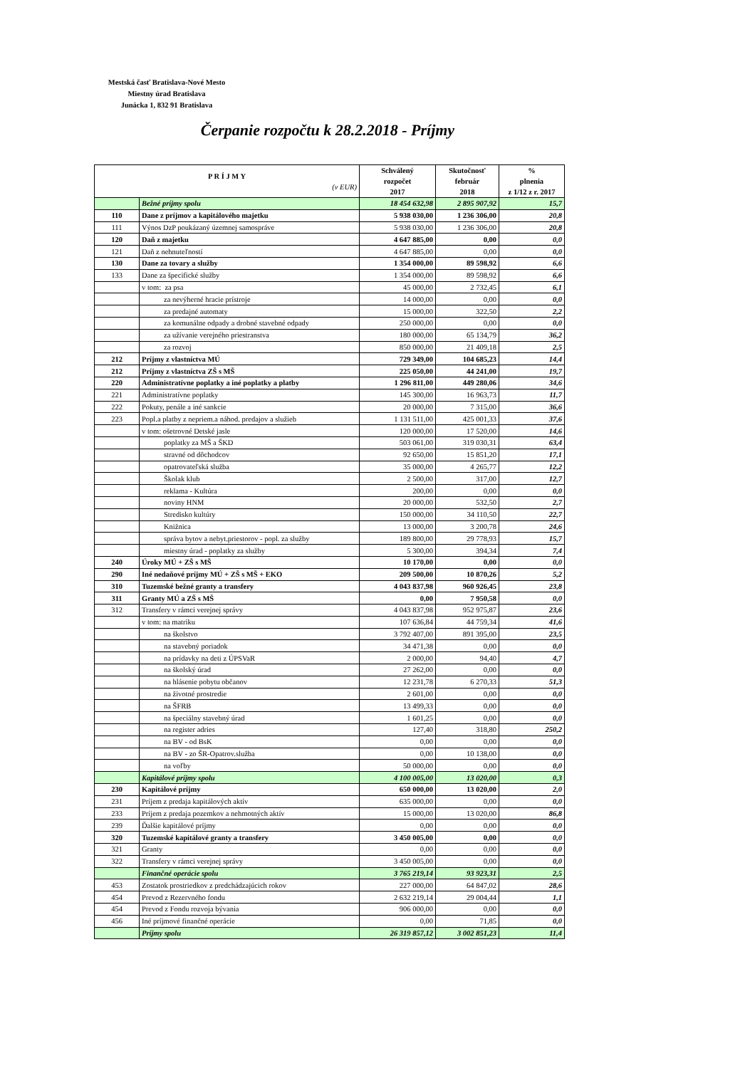Mestská časť Bratislava-Nové Mesto
Miestny úrad Bratislava
Junácka 1, 832 91 Bratislava
Čerpanie rozpočtu k 28.2.2018 - Príjmy
| P R Í J M Y (v EUR) | | Schválený rozpočet 2017 | Skutočnosť február 2018 | % plnenia z 1/12 z r. 2017 |
| --- | --- | --- | --- | --- |
| | Bežné príjmy spolu | 18 454 632,98 | 2 895 907,92 | 15,7 |
| 110 | Dane z príjmov a kapitálového majetku | 5 938 030,00 | 1 236 306,00 | 20,8 |
| 111 | Výnos DzP poukázaný územnej samospráve | 5 938 030,00 | 1 236 306,00 | 20,8 |
| 120 | Daň z majetku | 4 647 885,00 | 0,00 | 0,0 |
| 121 | Daň z nehnuteľností | 4 647 885,00 | 0,00 | 0,0 |
| 130 | Dane za tovary a služby | 1 354 000,00 | 89 598,92 | 6,6 |
| 133 | Dane za špecifické služby | 1 354 000,00 | 89 598,92 | 6,6 |
| | v tom: za psa | 45 000,00 | 2 732,45 | 6,1 |
| | za nevýherné hracie prístroje | 14 000,00 | 0,00 | 0,0 |
| | za predajné automaty | 15 000,00 | 322,50 | 2,2 |
| | za komunálne odpady a drobné stavebné odpady | 250 000,00 | 0,00 | 0,0 |
| | za užívanie verejného priestranstva | 180 000,00 | 65 134,79 | 36,2 |
| | za rozvoj | 850 000,00 | 21 409,18 | 2,5 |
| 212 | Príjmy z vlastníctva MÚ | 729 349,00 | 104 685,23 | 14,4 |
| 212 | Príjmy z vlastníctva ZŠ s MŠ | 225 050,00 | 44 241,00 | 19,7 |
| 220 | Administratívne poplatky a iné poplatky a platby | 1 296 811,00 | 449 280,06 | 34,6 |
| 221 | Administratívne poplatky | 145 300,00 | 16 963,73 | 11,7 |
| 222 | Pokuty, penále a iné sankcie | 20 000,00 | 7 315,00 | 36,6 |
| 223 | Popl.a platby z nepriem.a náhod. predajov a služieb | 1 131 511,00 | 425 001,33 | 37,6 |
| | v tom: ošetrovné Detské jasle | 120 000,00 | 17 520,00 | 14,6 |
| | poplatky za MŠ a ŠKD | 503 061,00 | 319 030,31 | 63,4 |
| | stravné od dôchodcov | 92 650,00 | 15 851,20 | 17,1 |
| | opatrovateľská služba | 35 000,00 | 4 265,77 | 12,2 |
| | Školak klub | 2 500,00 | 317,00 | 12,7 |
| | reklama - Kultúra | 200,00 | 0,00 | 0,0 |
| | noviny HNM | 20 000,00 | 532,50 | 2,7 |
| | Stredisko kultúry | 150 000,00 | 34 110,50 | 22,7 |
| | Knižnica | 13 000,00 | 3 200,78 | 24,6 |
| | správa bytov a nebyt.priestorov - popl. za služby | 189 800,00 | 29 778,93 | 15,7 |
| | miestny úrad - poplatky za služby | 5 300,00 | 394,34 | 7,4 |
| 240 | Úroky MÚ + ZŠ s MŠ | 10 170,00 | 0,00 | 0,0 |
| 290 | Iné nedaňové príjmy MÚ + ZŠ s MŠ + EKO | 209 500,00 | 10 870,26 | 5,2 |
| 310 | Tuzemské bežné granty a transfery | 4 043 837,98 | 960 926,45 | 23,8 |
| 311 | Granty MÚ a ZŠ s MŠ | 0,00 | 7 950,58 | 0,0 |
| 312 | Transfery v rámci verejnej správy | 4 043 837,98 | 952 975,87 | 23,6 |
| | v tom: na matriku | 107 636,84 | 44 759,34 | 41,6 |
| | na školstvo | 3 792 407,00 | 891 395,00 | 23,5 |
| | na stavebný poriadok | 34 471,38 | 0,00 | 0,0 |
| | na prídavky na deti z ÚPSVaR | 2 000,00 | 94,40 | 4,7 |
| | na školský úrad | 27 262,00 | 0,00 | 0,0 |
| | na hlásenie pobytu občanov | 12 231,78 | 6 270,33 | 51,3 |
| | na životné prostredie | 2 601,00 | 0,00 | 0,0 |
| | na ŠFRB | 13 499,33 | 0,00 | 0,0 |
| | na špeciálny stavebný úrad | 1 601,25 | 0,00 | 0,0 |
| | na register adries | 127,40 | 318,80 | 250,2 |
| | na BV - od BsK | 0,00 | 0,00 | 0,0 |
| | na BV - zo ŠR-Opatrov.služba | 0,00 | 10 138,00 | 0,0 |
| | na voľby | 50 000,00 | 0,00 | 0,0 |
| | Kapitálové príjmy spolu | 4 100 005,00 | 13 020,00 | 0,3 |
| 230 | Kapitálové príjmy | 650 000,00 | 13 020,00 | 2,0 |
| 231 | Príjem z predaja kapitálových aktív | 635 000,00 | 0,00 | 0,0 |
| 233 | Príjem z predaja pozemkov a nehmotných aktív | 15 000,00 | 13 020,00 | 86,8 |
| 239 | Ďalšie kapitálové príjmy | 0,00 | 0,00 | 0,0 |
| 320 | Tuzemské kapitálové granty a transfery | 3 450 005,00 | 0,00 | 0,0 |
| 321 | Granty | 0,00 | 0,00 | 0,0 |
| 322 | Transfery v rámci verejnej správy | 3 450 005,00 | 0,00 | 0,0 |
| | Finančné operácie spolu | 3 765 219,14 | 93 923,31 | 2,5 |
| 453 | Zostatok prostriedkov z predchádzajúcich rokov | 227 000,00 | 64 847,02 | 28,6 |
| 454 | Prevod z Rezervného fondu | 2 632 219,14 | 29 004,44 | 1,1 |
| 454 | Prevod z Fondu rozvoja bývania | 906 000,00 | 0,00 | 0,0 |
| 456 | Iné príjmové finančné operácie | 0,00 | 71,85 | 0,0 |
| | Príjmy spolu | 26 319 857,12 | 3 002 851,23 | 11,4 |